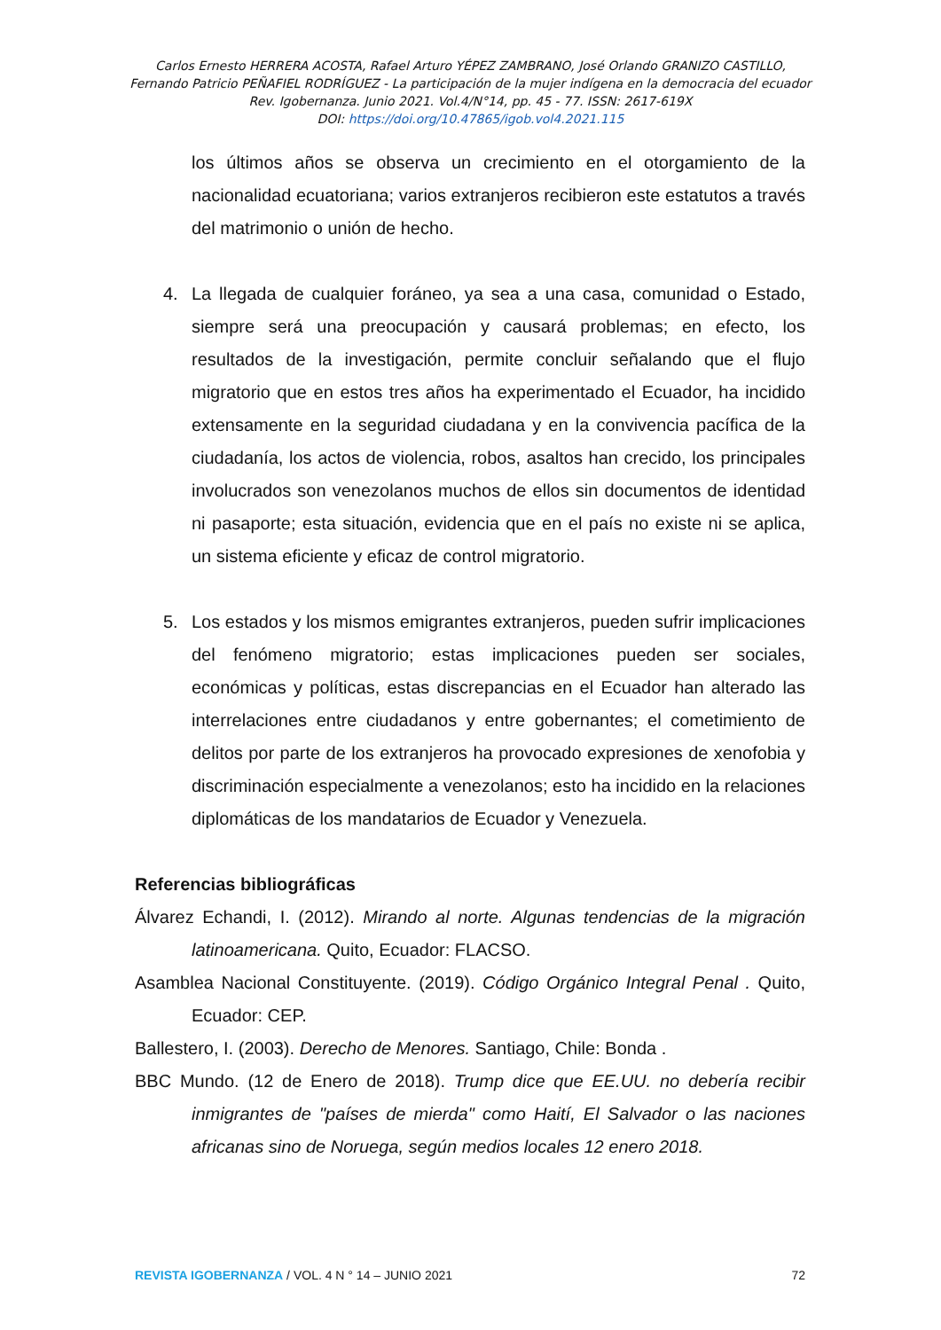Carlos Ernesto HERRERA ACOSTA, Rafael Arturo YÉPEZ ZAMBRANO, José Orlando GRANIZO CASTILLO,
Fernando Patricio PEÑAFIEL RODRÍGUEZ - La participación de la mujer indígena en la democracia del ecuador
Rev. Igobernanza. Junio 2021. Vol.4/N°14, pp. 45 - 77. ISSN: 2617-619X
DOI: https://doi.org/10.47865/igob.vol4.2021.115
los últimos años se observa un crecimiento en el otorgamiento de la nacionalidad ecuatoriana; varios extranjeros recibieron este estatutos a través del matrimonio o unión de hecho.
4. La llegada de cualquier foráneo, ya sea a una casa, comunidad o Estado, siempre será una preocupación y causará problemas; en efecto, los resultados de la investigación, permite concluir señalando que el flujo migratorio que en estos tres años ha experimentado el Ecuador, ha incidido extensamente en la seguridad ciudadana y en la convivencia pacífica de la ciudadanía, los actos de violencia, robos, asaltos han crecido, los principales involucrados son venezolanos muchos de ellos sin documentos de identidad ni pasaporte; esta situación, evidencia que en el país no existe ni se aplica, un sistema eficiente y eficaz de control migratorio.
5. Los estados y los mismos emigrantes extranjeros, pueden sufrir implicaciones del fenómeno migratorio; estas implicaciones pueden ser sociales, económicas y políticas, estas discrepancias en el Ecuador han alterado las interrelaciones entre ciudadanos y entre gobernantes; el cometimiento de delitos por parte de los extranjeros ha provocado expresiones de xenofobia y discriminación especialmente a venezolanos; esto ha incidido en la relaciones diplomáticas de los mandatarios de Ecuador y Venezuela.
Referencias bibliográficas
Álvarez Echandi, I. (2012). Mirando al norte. Algunas tendencias de la migración latinoamericana. Quito, Ecuador: FLACSO.
Asamblea Nacional Constituyente. (2019). Código Orgánico Integral Penal . Quito, Ecuador: CEP.
Ballestero, I. (2003). Derecho de Menores. Santiago, Chile: Bonda .
BBC Mundo. (12 de Enero de 2018). Trump dice que EE.UU. no debería recibir inmigrantes de "países de mierda" como Haití, El Salvador o las naciones africanas sino de Noruega, según medios locales 12 enero 2018.
REVISTA IGOBERNANZA / VOL. 4 N ° 14 – JUNIO 2021 72